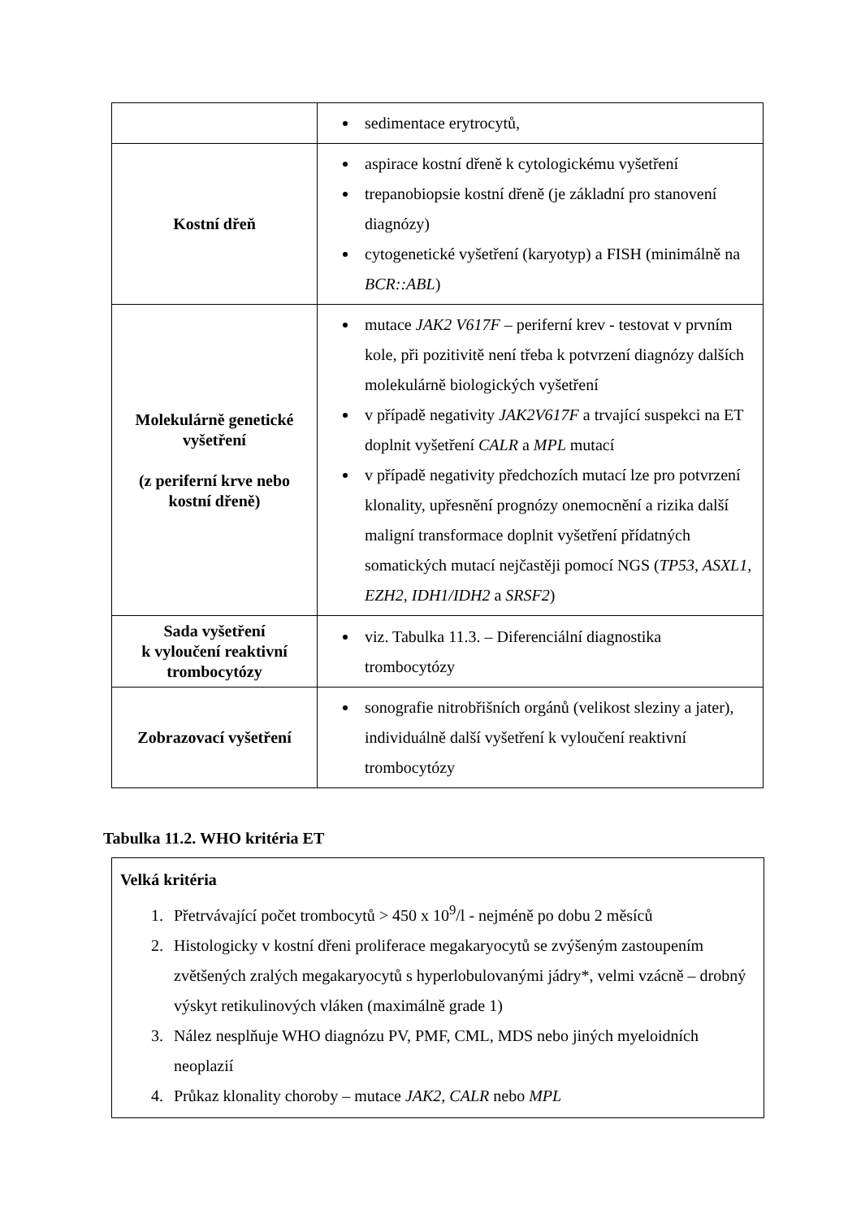| | sedimentace erytrocytů, |
| Kostní dřeň | aspirace kostní dřeně k cytologickému vyšetření trepanobiopsie kostní dřeně (je základní pro stanovení diagnózy) cytogenetické vyšetření (karyotyp) a FISH (minimálně na BCR::ABL ) |
| Molekulárně genetické vyšetření (z periferní krve nebo kostní dřeně) | mutace JAK2 V617F – periferní krev - testovat v prvním kole, při pozitivitě není třeba k potvrzení diagnózy dalších molekulárně biologických vyšetření v případě negativity JAK2V617F a trvající suspekci na ET doplnit vyšetření CALR a MPL mutací v případě negativity předchozích mutací lze pro potvrzení klonality, upřesnění prognózy onemocnění a rizika další maligní transformace doplnit vyšetření přídatných somatických mutací nejčastěji pomocí NGS ( TP53, ASXL1, EZH2, IDH1/IDH2 a SRSF2 ) |
| Sada vyšetření k vyloučení reaktivní trombocytózy | viz. Tabulka 11.3. – Diferenciální diagnostika trombocytózy |
| Zobrazovací vyšetření | sonografie nitrobřišních orgánů (velikost sleziny a jater), individuálně další vyšetření k vyloučení reaktivní trombocytózy |
Tabulka 11.2. WHO kritéria ET
Velká kritéria
1. Přetrvávající počet trombocytů > 450 x 10<sup>9</sup>/l - nejméně po dobu 2 měsíců
2. Histologicky v kostní dřeni proliferace megakaryocytů se zvýšeným zastoupením zvětšených zralých megakaryocytů s hyperlobulovanými jádry*, velmi vzácně – drobný výskyt retikulinových vláken (maximálně grade 1)
3. Nález nesplňuje WHO diagnózu PV, PMF, CML, MDS nebo jiných myeloidních neoplazií
4. Průkaz klonality choroby – mutace JAK2, CALR nebo MPL